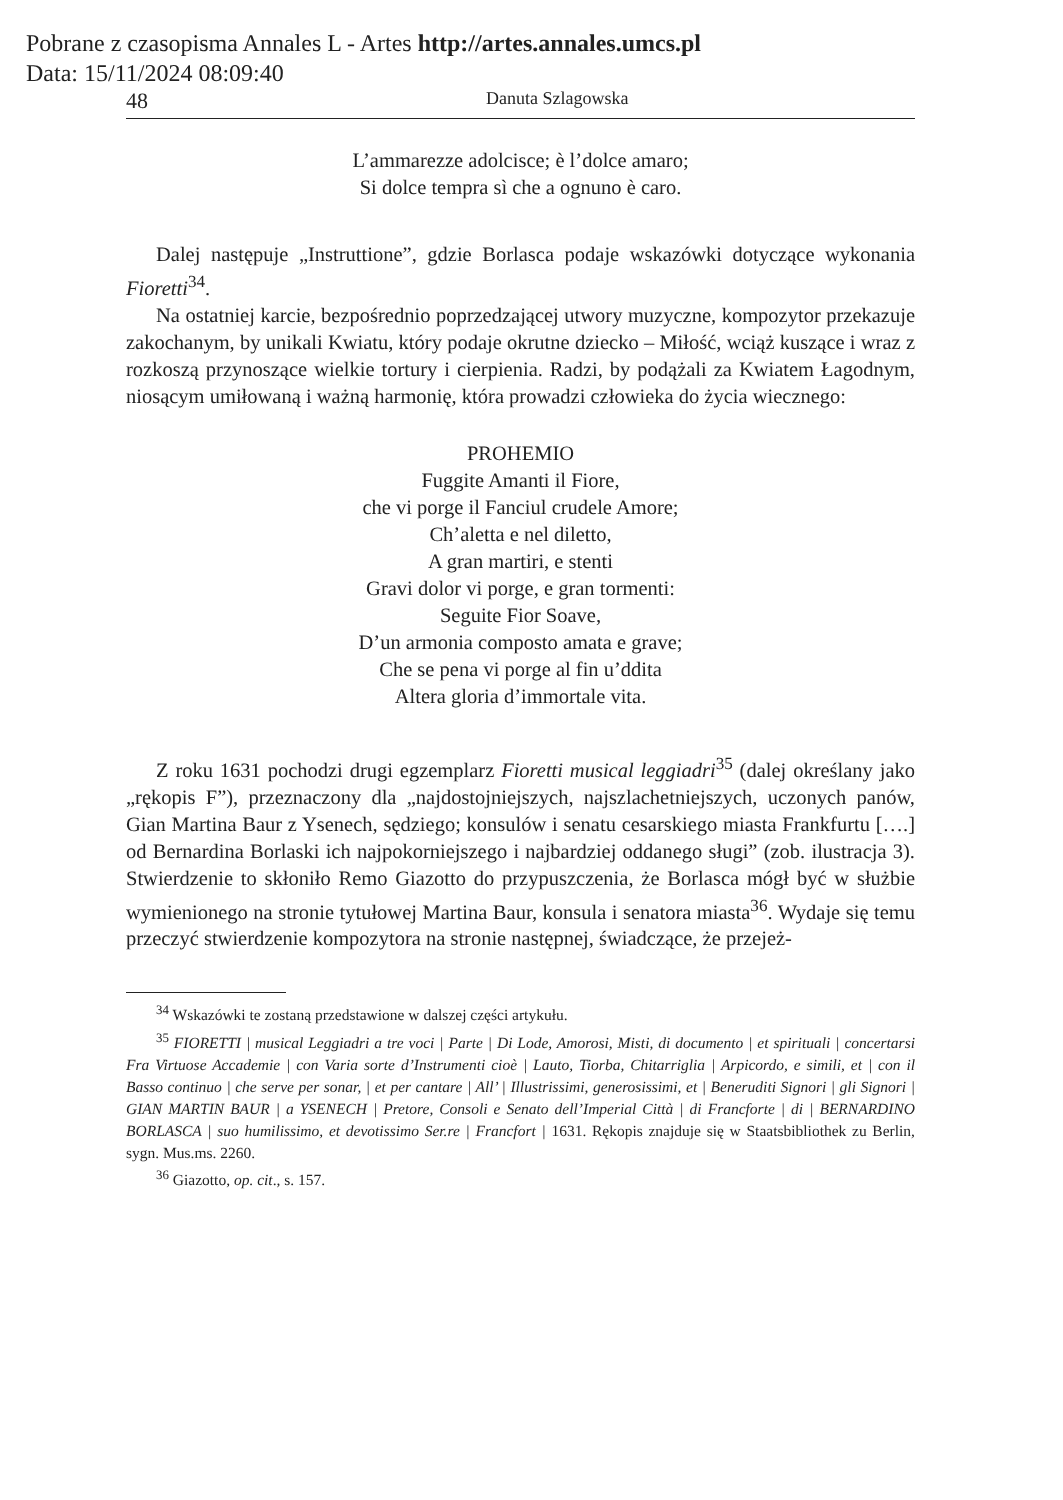Pobrane z czasopisma Annales L - Artes http://artes.annales.umcs.pl
Data: 15/11/2024 08:09:40
48 Danuta Szlagowska
L’ammarezze adolcisce; è l’dolce amaro;
Si dolce tempra sì che a ognuno è caro.
Dalej następuje „Instruttione”, gdzie Borlasca podaje wskazówki dotyczące wykonania Fioretti<sup>34</sup>.
Na ostatniej karcie, bezpośrednio poprzedzającej utwory muzyczne, kompozytor przekazuje zakochanym, by unikali Kwiatu, który podaje okrutne dziecko – Miłość, wciąż kuszące i wraz z rozkoszą przynoszące wielkie tortury i cierpienia. Radzi, by podążali za Kwiatem Łagodnym, niosącym umiłowaną i ważną harmonię, która prowadzi człowieka do życia wiecznego:
PROHEMIO
Fuggite Amanti il Fiore,
che vi porge il Fanciul crudele Amore;
Ch’aletta e nel diletto,
A gran martiri, e stenti
Gravi dolor vi porge, e gran tormenti:
Seguite Fior Soave,
D’un armonia composto amata e grave;
Che se pena vi porge al fin u’ddita
Altera gloria d’immortale vita.
Z roku 1631 pochodzi drugi egzemplarz Fioretti musical leggiadri<sup>35</sup> (dalej określany jako „rękopis F”), przeznaczony dla „najdostojniejszych, najszlachetniejszych, uczonych panów, Gian Martina Baur z Ysenech, sędziego; konsulów i senatu cesarskiego miasta Frankfurtu [….] od Bernardina Borlaski ich najpokorniejszego i najbardziej oddanego sługi” (zob. ilustracja 3). Stwierdzenie to skłoniło Remo Giazotto do przypuszczenia, że Borlasca mógł być w służbie wymienionego na stronie tytułowej Martina Baur, konsula i senatora miasta<sup>36</sup>. Wydaje się temu przeczyć stwierdzenie kompozytora na stronie następnej, świadczące, że przejeż-
<sup>34</sup> Wskazówki te zostaną przedstawione w dalszej części artykułu.
<sup>35</sup> FIORETTI | musical Leggiadri a tre voci | Parte | Di Lode, Amorosi, Misti, di documento | et spirituali | concertarsi Fra Virtuose Accademie | con Varia sorte d’Instrumenti cioè | Lauto, Tiorba, Chitarriglia | Arpicordo, e simili, et | con il Basso continuo | che serve per sonar, | et per cantare | All’ | Illustrissimi, generosissimi, et | Beneruditi Signori | gli Signori | GIAN MARTIN BAUR | a YSENECH | Pretore, Consoli e Senato dell’Imperial Città | di Francforte | di | BERNARDINO BORLASCA | suo humilissimo, et devotissimo Ser.re | Francfort | 1631. Rękopis znajduje się w Staatsbibliothek zu Berlin, sygn. Mus.ms. 2260.
<sup>36</sup> Giazotto, op. cit., s. 157.